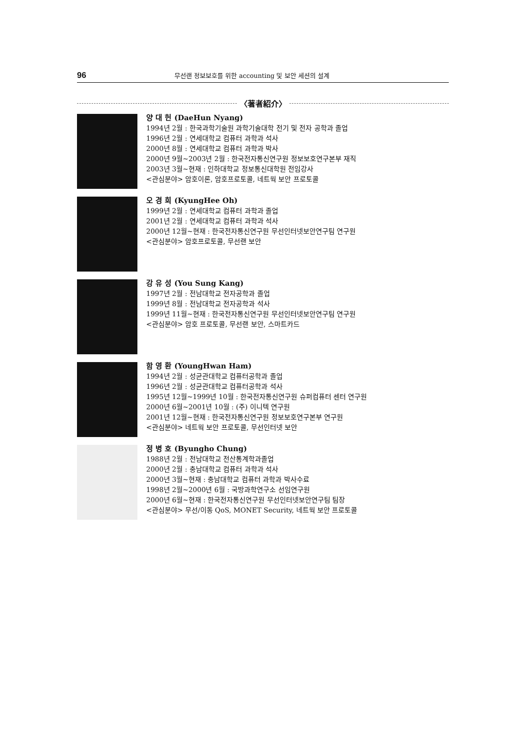96
무선랜 정보보호를 위한 accounting 및 보안 세션의 설계
〈著者紹介〉
양 대 헌 (DaeHun Nyang)
1994년 2월 : 한국과학기술원 과학기술대학 전기 및 전자 공학과 졸업
1996년 2월 : 연세대학교 컴퓨터 과학과 석사
2000년 8월 : 연세대학교 컴퓨터 과학과 박사
2000년 9월~2003년 2월 : 한국전자통신연구원 정보보호연구본부 재직
2003년 3월~현재 : 인하대학교 정보통신대학원 전임강사
<관심분야> 암호이론, 암호프로토콜, 네트웍 보안 프로토콜
오 경 희 (KyungHee Oh)
1999년 2월 : 연세대학교 컴퓨터 과학과 졸업
2001년 2월 : 연세대학교 컴퓨터 과학과 석사
2000년 12월~현재 : 한국전자통신연구원 무선인터넷보안연구팀 연구원
<관심분야> 암호프로토콜, 무선랜 보안
강 유 성 (You Sung Kang)
1997년 2월 : 전남대학교 전자공학과 졸업
1999년 8월 : 전남대학교 전자공학과 석사
1999년 11월~현재 : 한국전자통신연구원 무선인터넷보안연구팀 연구원
<관심분야> 암호 프로토콜, 무선랜 보안, 스마트카드
함 영 환 (YoungHwan Ham)
1994년 2월 : 성균관대학교 컴퓨터공학과 졸업
1996년 2월 : 성균관대학교 컴퓨터공학과 석사
1995년 12월~1999년 10월 : 한국전자통신연구원 슈퍼컴퓨터 센터 연구원
2000년 6월~2001년 10월 : (주) 이니텍 연구원
2001년 12월~현재 : 한국전자통신연구원 정보보호연구본부 연구원
<관심분야> 네트웍 보안 프로토콜, 무선인터넷 보안
정 병 호 (Byungho Chung)
1988년 2월 : 전남대학교 전산통계학과졸업
2000년 2월 : 충남대학교 컴퓨터 과학과 석사
2000년 3월~현재 : 충남대학교 컴퓨터 과학과 박사수료
1998년 2월~2000년 6월 : 국방과학연구소 선임연구원
2000년 6월~현재 : 한국전자통신연구원 무선인터넷보안연구팀 팀장
<관심분야> 무선/이동 QoS, MONET Security, 네트웍 보안 프로토콜